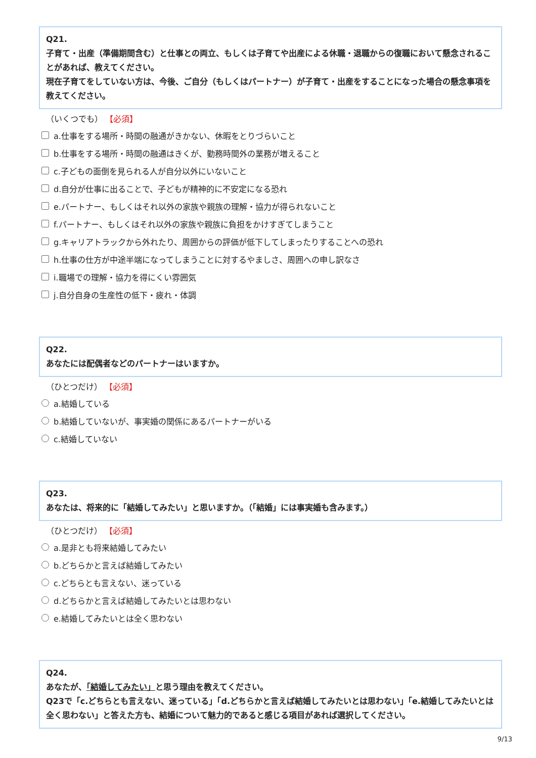Q21.
子育て・出産（準備期間含む）と仕事との両立、もしくは子育てや出産による休職・退職からの復職において懸念されることがあれば、教えてください。
現在子育てをしていない方は、今後、ご自分（もしくはパートナー）が子育て・出産をすることになった場合の懸念事項を教えてください。
（いくつでも） 【必須】
a.仕事をする場所・時間の融通がきかない、休暇をとりづらいこと
b.仕事をする場所・時間の融通はきくが、勤務時間外の業務が増えること
c.子どもの面倒を見られる人が自分以外にいないこと
d.自分が仕事に出ることで、子どもが精神的に不安定になる恐れ
e.パートナー、もしくはそれ以外の家族や親族の理解・協力が得られないこと
f.パートナー、もしくはそれ以外の家族や親族に負担をかけすぎてしまうこと
g.キャリアトラックから外れたり、周囲からの評価が低下してしまったりすることへの恐れ
h.仕事の仕方が中途半端になってしまうことに対するやましさ、周囲への申し訳なさ
i.職場での理解・協力を得にくい雰囲気
j.自分自身の生産性の低下・疲れ・体調
Q22.
あなたには配偶者などのパートナーはいますか。
（ひとつだけ） 【必須】
a.結婚している
b.結婚していないが、事実婚の関係にあるパートナーがいる
c.結婚していない
Q23.
あなたは、将来的に「結婚してみたい」と思いますか。（「結婚」には事実婚も含みます。）
（ひとつだけ） 【必須】
a.是非とも将来結婚してみたい
b.どちらかと言えば結婚してみたい
c.どちらとも言えない、迷っている
d.どちらかと言えば結婚してみたいとは思わない
e.結婚してみたいとは全く思わない
Q24.
あなたが、「結婚してみたい」と思う理由を教えてください。
Q23で「c.どちらとも言えない、迷っている」「d.どちらかと言えば結婚してみたいとは思わない」「e.結婚してみたいとは全く思わない」と答えた方も、結婚について魅力的であると感じる項目があれば選択してください。
9/13